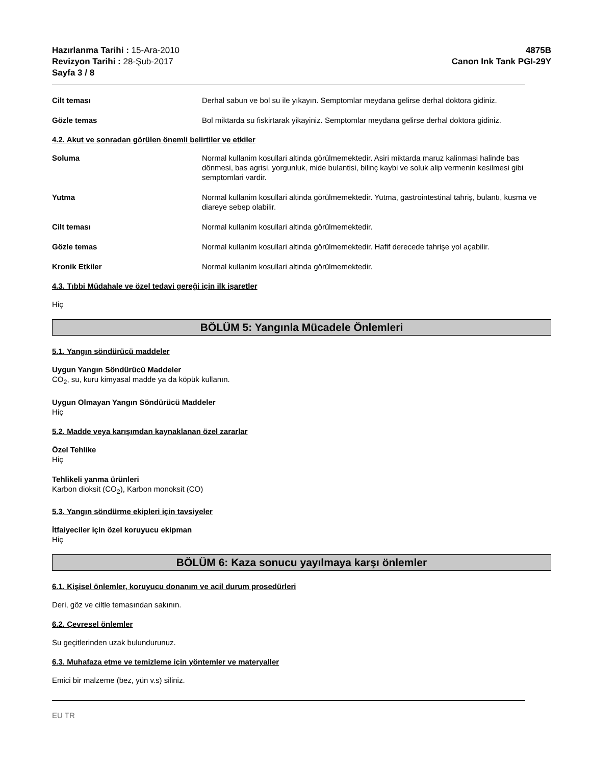Hazırlanma Tarihi : 15-Ara-2010
Revizyon Tarihi : 28-Şub-2017
Sayfa 3 / 8
4875B
Canon Ink Tank PGI-29Y
Cilt teması Derhal sabun ve bol su ile yıkayın. Semptomlar meydana gelirse derhal doktora gidiniz.
Gözle temas Bol miktarda su fiskirtarak yikayiniz. Semptomlar meydana gelirse derhal doktora gidiniz.
4.2. Akut ve sonradan görülen önemli belirtiler ve etkiler
Soluma Normal kullanim kosullari altinda görülmemektedir. Asiri miktarda maruz kalinmasi halinde bas dönmesi, bas agrisi, yorgunluk, mide bulantisi, bilinç kaybi ve soluk alip vermenin kesilmesi gibi semptomlari vardir.
Yutma Normal kullanim kosullari altinda görülmemektedir. Yutma, gastrointestinal tahriş, bulantı, kusma ve diareye sebep olabilir.
Cilt teması Normal kullanim kosullari altinda görülmemektedir.
Gözle temas Normal kullanim kosullari altinda görülmemektedir. Hafif derecede tahrişe yol açabilir.
Kronik Etkiler Normal kullanim kosullari altinda görülmemektedir.
4.3. Tıbbi Müdahale ve özel tedavi gereği için ilk işaretler
Hiç
BÖLÜM 5: Yangınla Mücadele Önlemleri
5.1. Yangın söndürücü maddeler
Uygun Yangın Söndürücü Maddeler
CO<sub>2</sub>, su, kuru kimyasal madde ya da köpük kullanın.
Uygun Olmayan Yangın Söndürücü Maddeler
Hiç
5.2. Madde veya karışımdan kaynaklanan özel zararlar
Özel Tehlike
Hiç
Tehlikeli yanma ürünleri
Karbon dioksit (CO<sub>2</sub>), Karbon monoksit (CO)
5.3. Yangın söndürme ekipleri için tavsiyeler
İtfaiyeciler için özel koruyucu ekipman
Hiç
BÖLÜM 6: Kaza sonucu yayılmaya karşı önlemler
6.1. Kişisel önlemler, koruyucu donanım ve acil durum prosedürleri
Deri, göz ve ciltle temasından sakının.
6.2. Çevresel önlemler
Su geçitlerinden uzak bulundurunuz.
6.3. Muhafaza etme ve temizleme için yöntemler ve materyaller
Emici bir malzeme (bez, yün v.s) siliniz.
EU TR